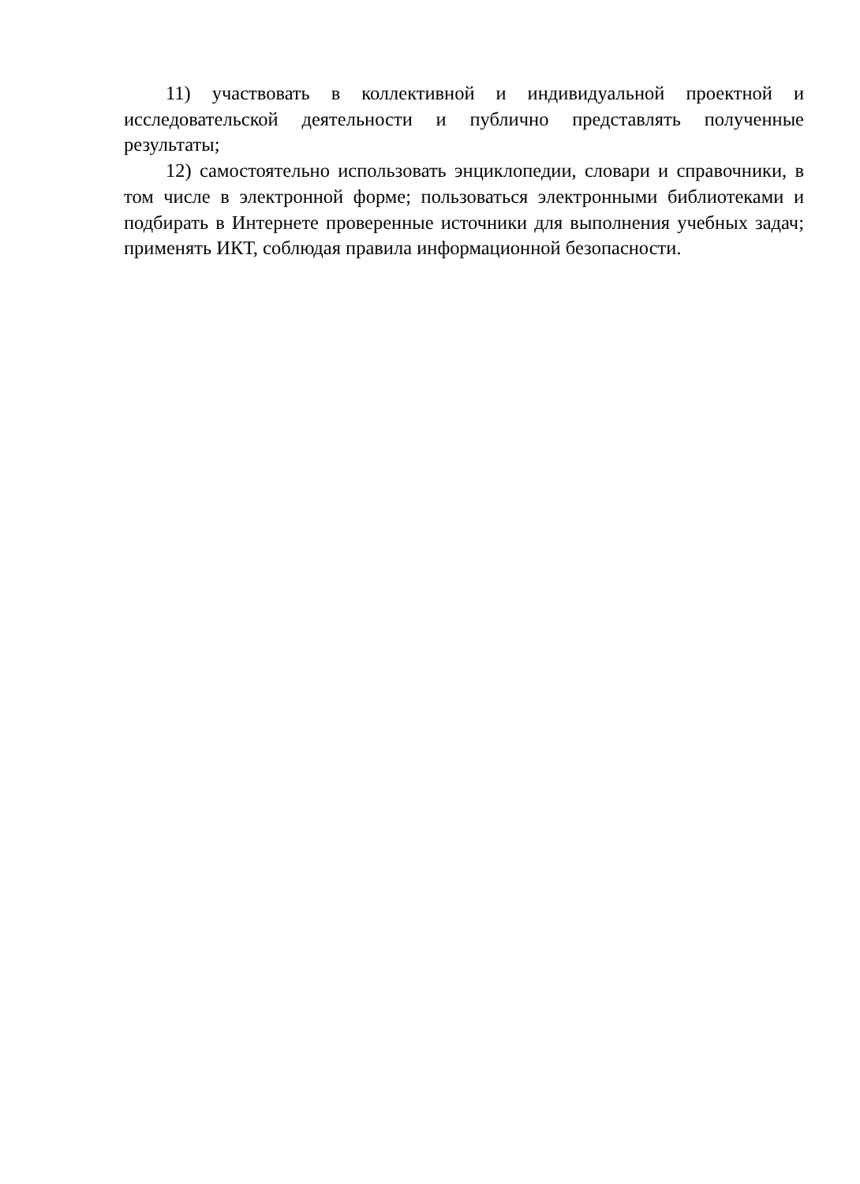11) участвовать в коллективной и индивидуальной проектной и исследовательской деятельности и публично представлять полученные результаты;
12) самостоятельно использовать энциклопедии, словари и справочники, в том числе в электронной форме; пользоваться электронными библиотеками и подбирать в Интернете проверенные источники для выполнения учебных задач; применять ИКТ, соблюдая правила информационной безопасности.